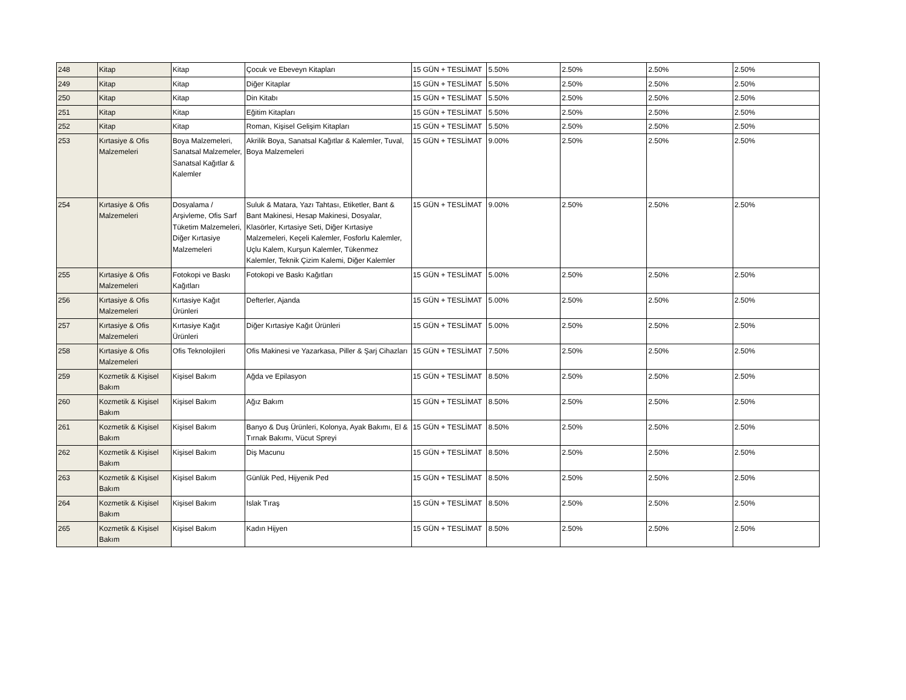| 248 | Kitap | Kitap | Çocuk ve Ebeveyn Kitapları | 15 GÜN + TESLİMAT | 5.50% | 2.50% | 2.50% | 2.50% |
| 249 | Kitap | Kitap | Diğer Kitaplar | 15 GÜN + TESLİMAT | 5.50% | 2.50% | 2.50% | 2.50% |
| 250 | Kitap | Kitap | Din Kitabı | 15 GÜN + TESLİMAT | 5.50% | 2.50% | 2.50% | 2.50% |
| 251 | Kitap | Kitap | Eğitim Kitapları | 15 GÜN + TESLİMAT | 5.50% | 2.50% | 2.50% | 2.50% |
| 252 | Kitap | Kitap | Roman, Kişisel Gelişim Kitapları | 15 GÜN + TESLİMAT | 5.50% | 2.50% | 2.50% | 2.50% |
| 253 | Kırtasiye & Ofis Malzemeleri | Boya Malzemeleri, Sanatsal Malzemeler, Sanatsal Kağıtlar & Kalemler | Akrilik Boya, Sanatsal Kağıtlar & Kalemler, Tuval, Boya Malzemeleri | 15 GÜN + TESLİMAT | 9.00% | 2.50% | 2.50% | 2.50% |
| 254 | Kırtasiye & Ofis Malzemeleri | Dosyalama / Arşivleme, Ofis Sarf Tüketim Malzemeleri, Diğer Kırtasiye Malzemeleri | Suluk & Matara, Yazı Tahtası, Etiketler, Bant & Bant Makinesi, Hesap Makinesi, Dosyalar, Klasörler, Kırtasiye Seti, Diğer Kırtasiye Malzemeleri, Keçeli Kalemler, Fosforlu Kalemler, Uçlu Kalem, Kurşun Kalemler, Tükenmez Kalemler, Teknik Çizim Kalemi, Diğer Kalemler | 15 GÜN + TESLİMAT | 9.00% | 2.50% | 2.50% | 2.50% |
| 255 | Kırtasiye & Ofis Malzemeleri | Fotokopi ve Baskı Kağıtları | Fotokopi ve Baskı Kağıtları | 15 GÜN + TESLİMAT | 5.00% | 2.50% | 2.50% | 2.50% |
| 256 | Kırtasiye & Ofis Malzemeleri | Kırtasiye Kağıt Ürünleri | Defterler, Ajanda | 15 GÜN + TESLİMAT | 5.00% | 2.50% | 2.50% | 2.50% |
| 257 | Kırtasiye & Ofis Malzemeleri | Kırtasiye Kağıt Ürünleri | Diğer Kırtasiye Kağıt Ürünleri | 15 GÜN + TESLİMAT | 5.00% | 2.50% | 2.50% | 2.50% |
| 258 | Kırtasiye & Ofis Malzemeleri | Ofis Teknolojileri | Ofis Makinesi ve Yazarkasa, Piller & Şarj Cihazları | 15 GÜN + TESLİMAT | 7.50% | 2.50% | 2.50% | 2.50% |
| 259 | Kozmetik & Kişisel Bakım | Kişisel Bakım | Ağda ve Epilasyon | 15 GÜN + TESLİMAT | 8.50% | 2.50% | 2.50% | 2.50% |
| 260 | Kozmetik & Kişisel Bakım | Kişisel Bakım | Ağız Bakım | 15 GÜN + TESLİMAT | 8.50% | 2.50% | 2.50% | 2.50% |
| 261 | Kozmetik & Kişisel Bakım | Kişisel Bakım | Banyo & Duş Ürünleri, Kolonya, Ayak Bakımı, El & Tırnak Bakımı, Vücut Spreyi | 15 GÜN + TESLİMAT | 8.50% | 2.50% | 2.50% | 2.50% |
| 262 | Kozmetik & Kişisel Bakım | Kişisel Bakım | Diş Macunu | 15 GÜN + TESLİMAT | 8.50% | 2.50% | 2.50% | 2.50% |
| 263 | Kozmetik & Kişisel Bakım | Kişisel Bakım | Günlük Ped, Hijyenik Ped | 15 GÜN + TESLİMAT | 8.50% | 2.50% | 2.50% | 2.50% |
| 264 | Kozmetik & Kişisel Bakım | Kişisel Bakım | Islak Tıraş | 15 GÜN + TESLİMAT | 8.50% | 2.50% | 2.50% | 2.50% |
| 265 | Kozmetik & Kişisel Bakım | Kişisel Bakım | Kadın Hijyen | 15 GÜN + TESLİMAT | 8.50% | 2.50% | 2.50% | 2.50% |